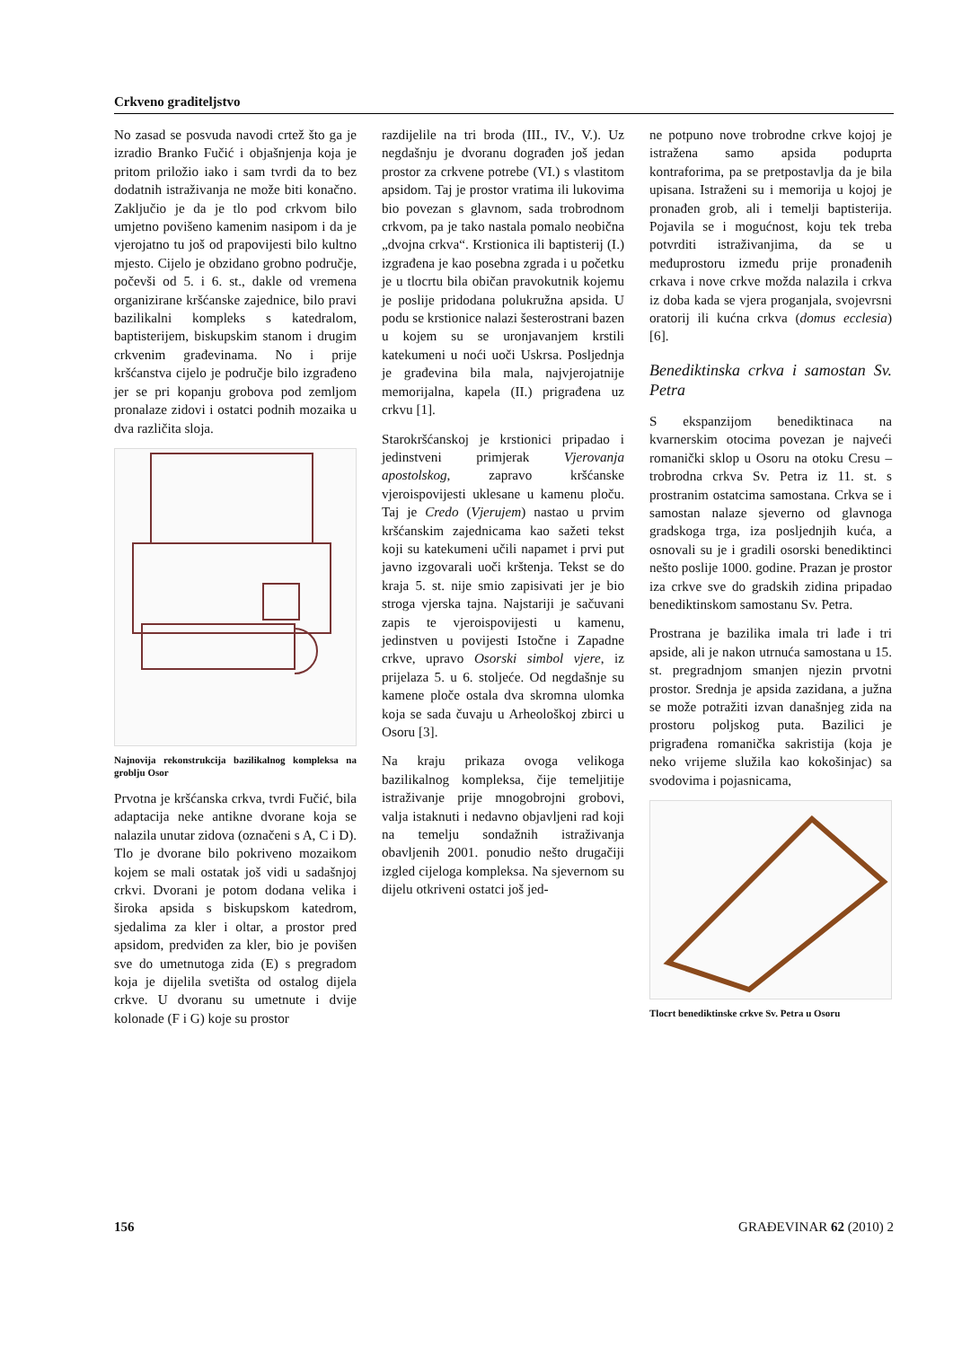Crkveno graditeljstvo
No zasad se posvuda navodi crtež što ga je izradio Branko Fučić i objašnjenja koja je pritom priložio iako i sam tvrdi da to bez dodatnih istraživanja ne može biti konačno. Zaključio je da je tlo pod crkvom bilo umjetno povišeno kamenim nasipom i da je vjerojatno tu još od prapovijesti bilo kultno mjesto. Cijelo je obzidano grobno područje, počevši od 5. i 6. st., dakle od vremena organizirane kršćanske zajednice, bilo pravi bazilikalni kompleks s katedralom, baptisterijem, biskupskim stanom i drugim crkvenim građevinama. No i prije kršćanstva cijelo je područje bilo izgrađeno jer se pri kopanju grobova pod zemljom pronalaze zidovi i ostatci podnih mozaika u dva različita sloja.
Najnovija rekonstrukcija bazilikalnog kompleksa na groblju Osor
Prvotna je kršćanska crkva, tvrdi Fučić, bila adaptacija neke antikne dvorane koja se nalazila unutar zidova (označeni s A, C i D). Tlo je dvorane bilo pokriveno mozaikom kojem se mali ostatak još vidi u sadašnjoj crkvi. Dvorani je potom dodana velika i široka apsida s biskupskom katedrom, sjedalima za kler i oltar, a prostor pred apsidom, predviđen za kler, bio je povišen sve do umetnutoga zida (E) s pregradom koja je dijelila svetišta od ostalog dijela crkve. U dvoranu su umetnute i dvije kolonade (F i G) koje su prostor
razdijelile na tri broda (III., IV., V.). Uz negdašnju je dvoranu dograđen još jedan prostor za crkvene potrebe (VI.) s vlastitom apsidom. Taj je prostor vratima ili lukovima bio povezan s glavnom, sada trobrodnom crkvom, pa je tako nastala pomalo neobična „dvojna crkva“. Krstionica ili baptisterij (I.) izgrađena je kao posebna zgrada i u početku je u tlocrtu bila običan pravokutnik kojemu je poslije pridodana polukružna apsida. U podu se krstionice nalazi šesterostrani bazen u kojem su se uronjavanjem krstili katekumeni u noći uoči Uskrsa. Posljednja je građevina bila mala, najvjerojatnije memorijalna, kapela (II.) prigrađena uz crkvu [1].
Starokršćanskoj je krstionici pripadao i jedinstveni primjerak Vjerovanja apostolskog, zapravo kršćanske vjeroispovijesti uklesane u kamenu ploču. Taj je Credo (Vjerujem) nastao u prvim kršćanskim zajednicama kao sažeti tekst koji su katekumeni učili napamet i prvi put javno izgovarali uoči krštenja. Tekst se do kraja 5. st. nije smio zapisivati jer je bio stroga vjerska tajna. Najstariji je sačuvani zapis te vjeroispovijesti u kamenu, jedinstven u povijesti Istočne i Zapadne crkve, upravo Osorski simbol vjere, iz prijelaza 5. u 6. stoljeće. Od negdašnje su kamene ploče ostala dva skromna ulomka koja se sada čuvaju u Arheološkoj zbirci u Osoru [3].
Na kraju prikaza ovoga velikoga bazilikalnog kompleksa, čije temeljitije istraživanje prije mnogobrojni grobovi, valja istaknuti i nedavno objavljeni rad koji na temelju sondažnih istraživanja obavljenih 2001. ponudio nešto drugačiji izgled cijeloga kompleksa. Na sjevernom su dijelu otkriveni ostatci još jed-
ne potpuno nove trobrodne crkve kojoj je istražena samo apsida poduprta kontraforima, pa se pretpostavlja da je bila upisana. Istraženi su i memorija u kojoj je pronađen grob, ali i temelji baptisterija. Pojavila se i mogućnost, koju tek treba potvrditi istraživanjima, da se u međuprostoru između prije pronađenih crkava i nove crkve možda nalazila i crkva iz doba kada se vjera proganjala, svojevrsni oratorij ili kućna crkva (domus ecclesia) [6].
Benediktinska crkva i samostan Sv. Petra
S ekspanzijom benediktinaca na kvarnerskim otocima povezan je najveći romanički sklop u Osoru na otoku Cresu – trobrodna crkva Sv. Petra iz 11. st. s prostranim ostatcima samostana. Crkva se i samostan nalaze sjeverno od glavnoga gradskoga trga, iza posljednjih kuća, a osnovali su je i gradili osorski benediktinci nešto poslije 1000. godine. Prazan je prostor iza crkve sve do gradskih zidina pripadao benediktinskom samostanu Sv. Petra.
Prostrana je bazilika imala tri lađe i tri apside, ali je nakon utrnuća samostana u 15. st. pregradnjom smanjen njezin prvotni prostor. Srednja je apsida zazidana, a južna se može potražiti izvan današnjeg zida na prostoru poljskog puta. Bazilici je prigrađena romanička sakristija (koja je neko vrijeme služila kao kokošinjac) sa svodovima i pojasnicama,
Tlocrt benediktinske crkve Sv. Petra u Osoru
156 GRAĐEVINAR 62 (2010) 2